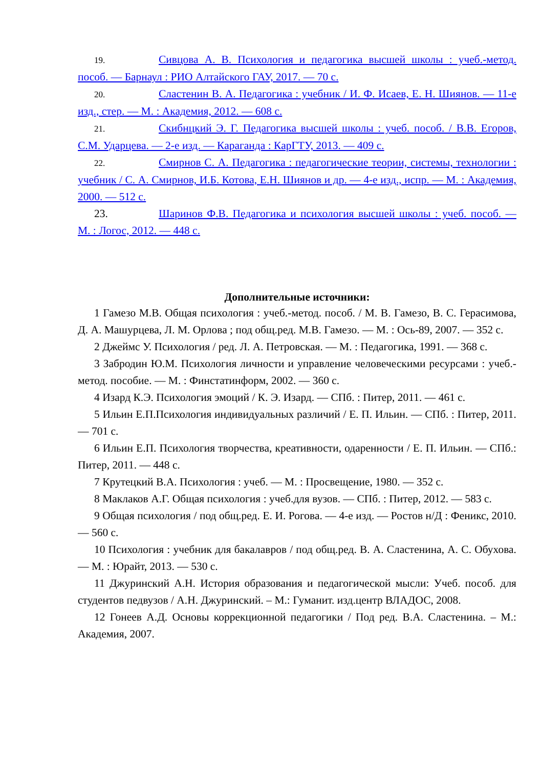19. Сивцова А. В. Психология и педагогика высшей школы : учеб.-метод. пособ. — Барнаул : РИО Алтайского ГАУ, 2017. — 70 с.
20. Сластенин В. А. Педагогика : учебник / И. Ф. Исаев, Е. Н. Шиянов. — 11-е изд., стер. — М. : Академия, 2012. — 608 с.
21. Скибнцкий Э. Г. Педагогика высшей школы : учеб. пособ. / В.В. Егоров, С.М. Ударцева. — 2-е изд. — Караганда : КарГТУ, 2013. — 409 с.
22. Смирнов С. А. Педагогика : педагогические теории, системы, технологии : учебник / С. А. Смирнов, И.Б. Котова, Е.Н. Шиянов и др. — 4-е изд., испр. — М. : Академия, 2000. — 512 с.
23. Шаринов Ф.В. Педагогика и психология высшей школы : учеб. пособ. — М. : Логос, 2012. — 448 с.
Дополнительные источники:
1 Гамезо М.В. Общая психология : учеб.-метод. пособ. / М. В. Гамезо, В. С. Герасимова, Д. А. Машурцева, Л. М. Орлова ; под общ.ред. М.В. Гамезо. — М. : Ось-89, 2007. — 352 с.
2 Джеймс У. Психология / ред. Л. А. Петровская. — М. : Педагогика, 1991. — 368 с.
3 Забродин Ю.М. Психология личности и управление человеческими ресурсами : учеб.-метод. пособие. — М. : Финстатинформ, 2002. — 360 с.
4 Изард К.Э. Психология эмоций / К. Э. Изард. — СПб. : Питер, 2011. — 461 с.
5 Ильин Е.П.Психология индивидуальных различий / Е. П. Ильин. — СПб. : Питер, 2011. — 701 с.
6 Ильин Е.П. Психология творчества, креативности, одаренности / Е. П. Ильин. — СПб.: Питер, 2011. — 448 с.
7 Крутецкий В.А. Психология : учеб. — М. : Просвещение, 1980. — 352 с.
8 Маклаков А.Г. Общая психология : учеб.для вузов. — СПб. : Питер, 2012. — 583 с.
9 Общая психология / под общ.ред. Е. И. Рогова. — 4-е изд. — Ростов н/Д : Феникс, 2010. — 560 с.
10 Психология : учебник для бакалавров / под общ.ред. В. А. Сластенина, А. С. Обухова. — М. : Юрайт, 2013. — 530 с.
11 Джуринский А.Н. История образования и педагогической мысли: Учеб. пособ. для студентов педвузов / А.Н. Джуринский. – М.: Гуманит. изд.центр ВЛАДОС, 2008.
12 Гонеев А.Д. Основы коррекционной педагогики / Под ред. В.А. Сластенина. – М.: Академия, 2007.